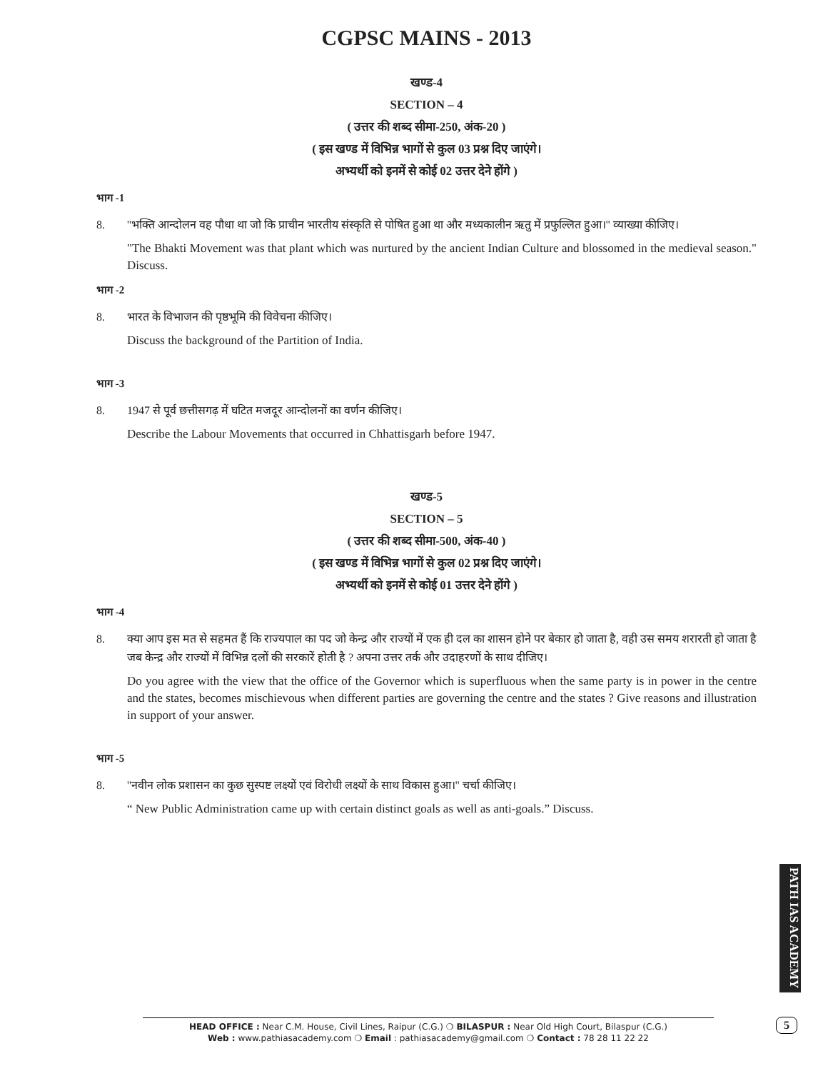CGPSC MAINS - 2013
खण्ड-4
SECTION – 4
( उत्तर की शब्द सीमा-250, अंक-20 )
( इस खण्ड में विभिन्न भागों से कुल 03 प्रश्न दिए जाएंगे।
अभ्यर्थी को इनमें से कोई 02 उत्तर देने होंगे )
भाग -1
8. ''भक्ति आन्दोलन वह पौधा था जो कि प्राचीन भारतीय संस्कृति से पोषित हुआ था और मध्यकालीन ऋतु में प्रफुल्लित हुआ।'' व्याख्या कीजिए।
"The Bhakti Movement was that plant which was nurtured by the ancient Indian Culture and blossomed in the medieval season." Discuss.
भाग -2
8. भारत के विभाजन की पृष्ठभूमि की विवेचना कीजिए।
Discuss the background of the Partition of India.
भाग -3
8. 1947 से पूर्व छत्तीसगढ़ में घटित मजदूर आन्दोलनों का वर्णन कीजिए।
Describe the Labour Movements that occurred in Chhattisgarh before 1947.
खण्ड-5
SECTION – 5
( उत्तर की शब्द सीमा-500, अंक-40 )
( इस खण्ड में विभिन्न भागों से कुल 02 प्रश्न दिए जाएंगे।
अभ्यर्थी को इनमें से कोई 01 उत्तर देने होंगे )
भाग -4
8. क्या आप इस मत से सहमत हैं कि राज्यपाल का पद जो केन्द्र और राज्यों में एक ही दल का शासन होने पर बेकार हो जाता है, वही उस समय शरारती हो जाता है जब केन्द्र और राज्यों में विभिन्न दलों की सरकारें होती है ? अपना उत्तर तर्क और उदाहरणों के साथ दीजिए।
Do you agree with the view that the office of the Governor which is superfluous when the same party is in power in the centre and the states, becomes mischievous when different parties are governing the centre and the states ? Give reasons and illustration in support of your answer.
भाग -5
8. ''नवीन लोक प्रशासन का कुछ सुस्पष्ट लक्ष्यों एवं विरोधी लक्ष्यों के साथ विकास हुआ।'' चर्चा कीजिए।
“ New Public Administration came up with certain distinct goals as well as anti-goals.” Discuss.
PATH IAS ACADEMY
HEAD OFFICE : Near C.M. House, Civil Lines, Raipur (C.G.) ❍ BILASPUR : Near Old High Court, Bilaspur (C.G.)
Web : www.pathiasacademy.com ❍ Email : pathiasacademy@gmail.com ❍ Contact : 78 28 11 22 22
5